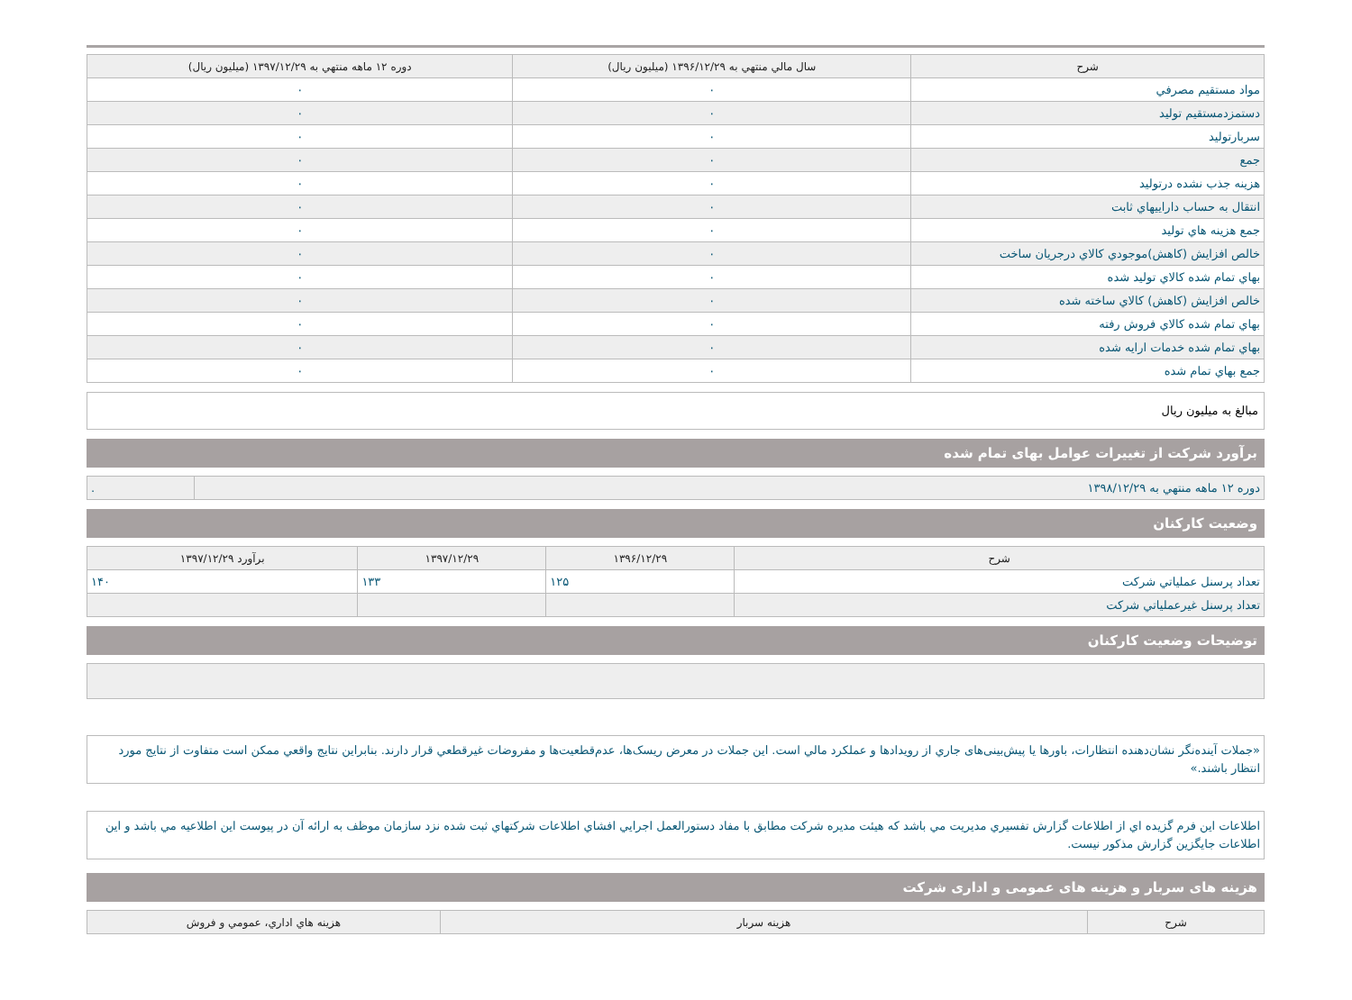| شرح | سال مالي منتهي به ۱۳۹۶/۱۲/۲۹ (ميليون ريال) | دوره ۱۲ ماهه منتهي به ۱۳۹۷/۱۲/۲۹ (ميليون ريال) |
| --- | --- | --- |
| مواد مستقيم مصرفي | ۰ | ۰ |
| دستمزدمستقيم توليد | ۰ | ۰ |
| سربارتوليد | ۰ | ۰ |
| جمع | ۰ | ۰ |
| هزينه جذب نشده درتوليد | ۰ | ۰ |
| انتقال به حساب داراييهاي ثابت | ۰ | ۰ |
| جمع هزينه هاي توليد | ۰ | ۰ |
| خالص افزايش (كاهش)موجودي كالاي درجريان ساخت | ۰ | ۰ |
| بهاي تمام شده كالاي توليد شده | ۰ | ۰ |
| خالص افزايش (كاهش) كالاي ساخته شده | ۰ | ۰ |
| بهاي تمام شده كالاي فروش رفته | ۰ | ۰ |
| بهاي تمام شده خدمات ارايه شده | ۰ | ۰ |
| جمع بهاي تمام شده | ۰ | ۰ |
مبالغ به ميليون ريال
برآورد شرکت از تغییرات عوامل بهای تمام شده
| دوره ۱۲ ماهه منتهي به ۱۳۹۸/۱۲/۲۹ | . |
وضعیت کارکنان
| شرح | ۱۳۹۶/۱۲/۲۹ | ۱۳۹۷/۱۲/۲۹ | برآورد ۱۳۹۷/۱۲/۲۹ |
| --- | --- | --- | --- |
| تعداد پرسنل عملياتي شرکت | ۱۲۵ | ۱۳۳ | ۱۴۰ |
| تعداد پرسنل غيرعملياتي شرکت | | | |
توضیحات وضعیت کارکنان
«جملات آینده‌نگر نشان‌دهنده انتظارات، باورها یا پیش‌بینی‌های جاري از رویدادها و عملکرد مالي است. این جملات در معرض ریسک‌ها، عدم‌قطعیت‌ها و مفروضات غیرقطعي قرار دارند. بنابراین نتایج واقعي ممکن است متفاوت از نتایج مورد انتظار باشند.»
اطلاعات اين فرم گزيده اي از اطلاعات گزارش تفسيري مديريت مي باشد که هيئت مديره شرکت مطابق با مفاد دستورالعمل اجرايي افشاي اطلاعات شرکتهاي ثبت شده نزد سازمان موظف به ارائه آن در پيوست اين اطلاعيه مي باشد و اين اطلاعات جايگزين گزارش مذکور نيست.
هزینه های سربار و هزینه های عمومی و اداری شرکت
| شرح | هزينه سربار | هزينه هاي اداري، عمومي و فروش |
| --- | --- | --- |